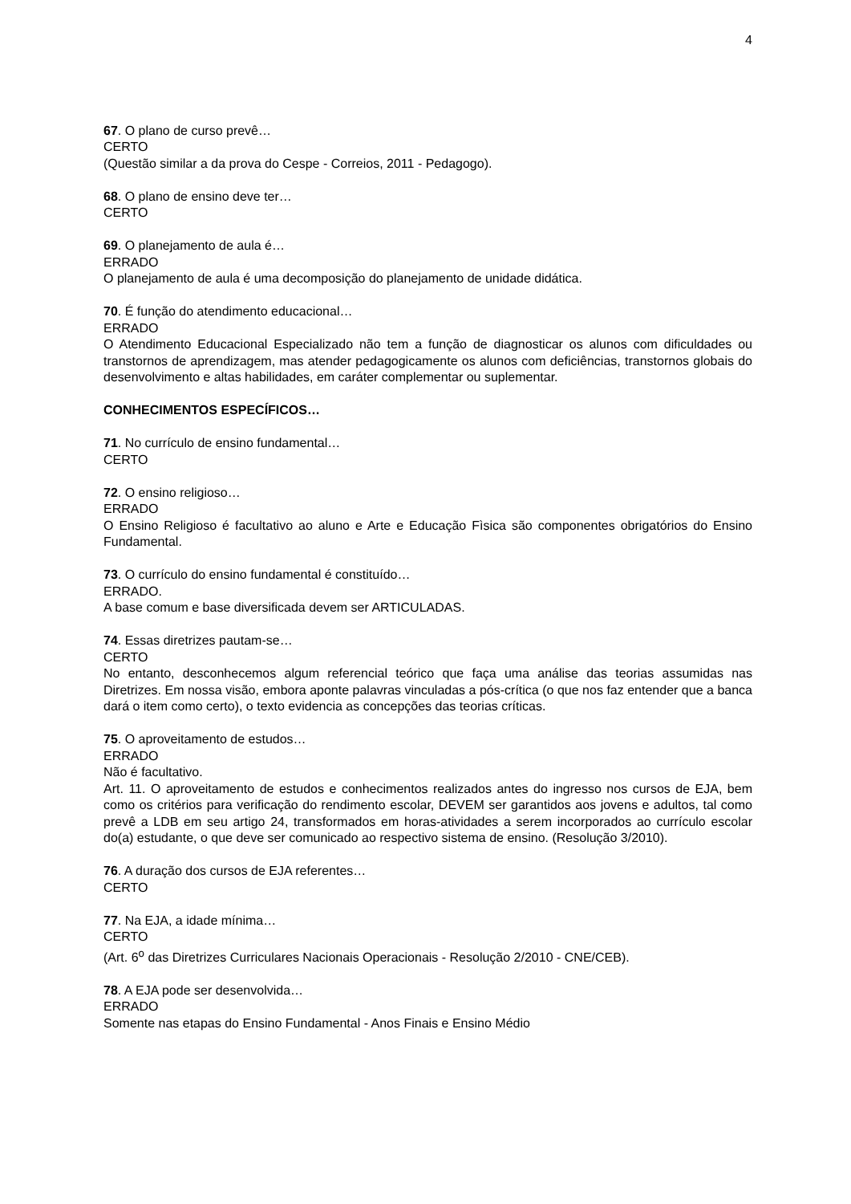4
67. O plano de curso prevê…
CERTO
(Questão similar a da prova do Cespe - Correios, 2011 - Pedagogo).
68. O plano de ensino deve ter…
CERTO
69. O planejamento de aula é…
ERRADO
O planejamento de aula é uma decomposição do planejamento de unidade didática.
70. É função do atendimento educacional…
ERRADO
O Atendimento Educacional Especializado não tem a função de diagnosticar os alunos com dificuldades ou transtornos de aprendizagem, mas atender pedagogicamente os alunos com deficiências, transtornos globais do desenvolvimento e altas habilidades, em caráter complementar ou suplementar.
CONHECIMENTOS ESPECÍFICOS…
71. No currículo de ensino fundamental…
CERTO
72. O ensino religioso…
ERRADO
O Ensino Religioso é facultativo ao aluno e Arte e Educação Fìsica são componentes obrigatórios do Ensino Fundamental.
73. O currículo do ensino fundamental é constituído…
ERRADO.
A base comum e base diversificada devem ser ARTICULADAS.
74. Essas diretrizes pautam-se…
CERTO
No entanto, desconhecemos algum referencial teórico que faça uma análise das teorias assumidas nas Diretrizes. Em nossa visão, embora aponte palavras vinculadas a pós-crítica (o que nos faz entender que a banca dará o item como certo), o texto evidencia as concepções das teorias críticas.
75. O aproveitamento de estudos…
ERRADO
Não é facultativo.
Art. 11. O aproveitamento de estudos e conhecimentos realizados antes do ingresso nos cursos de EJA, bem como os critérios para verificação do rendimento escolar, DEVEM ser garantidos aos jovens e adultos, tal como prevê a LDB em seu artigo 24, transformados em horas-atividades a serem incorporados ao currículo escolar do(a) estudante, o que deve ser comunicado ao respectivo sistema de ensino. (Resolução 3/2010).
76. A duração dos cursos de EJA referentes…
CERTO
77. Na EJA, a idade mínima…
CERTO
(Art. 6<sup>o</sup> das Diretrizes Curriculares Nacionais Operacionais - Resolução 2/2010 - CNE/CEB).
78. A EJA pode ser desenvolvida…
ERRADO
Somente nas etapas do Ensino Fundamental - Anos Finais e Ensino Médio